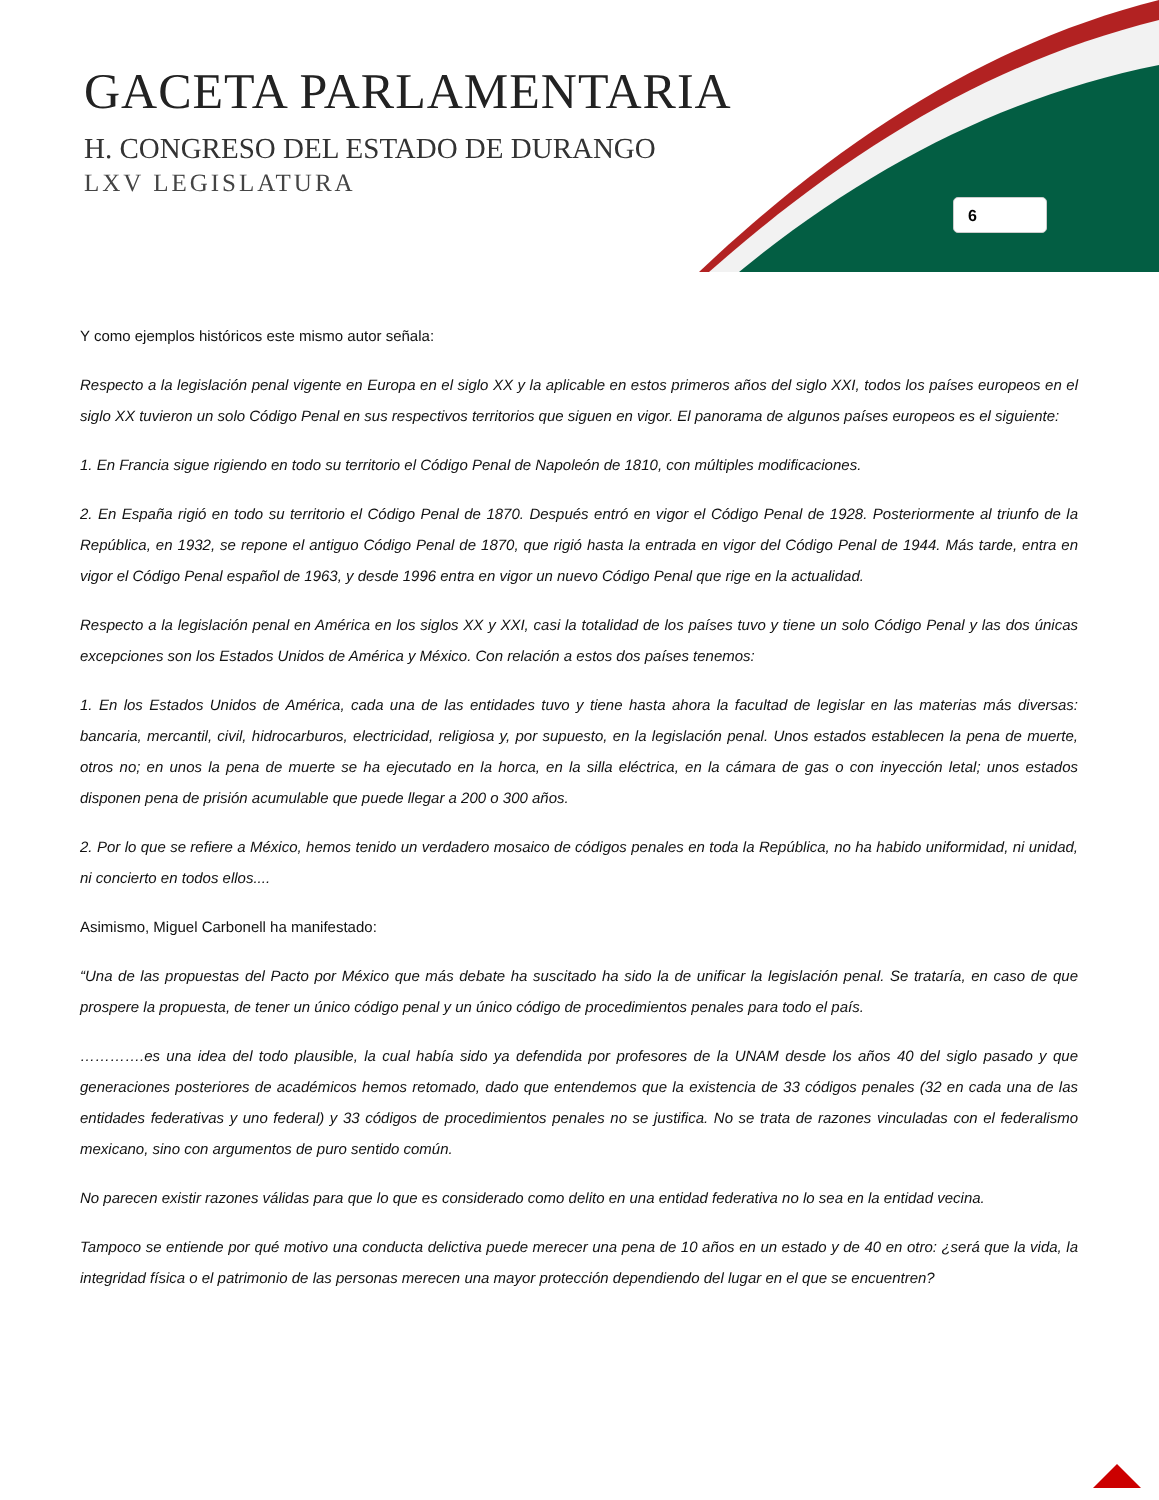GACETA PARLAMENTARIA
H. CONGRESO DEL ESTADO DE DURANGO
LXV LEGISLATURA
6
Y como ejemplos históricos este mismo autor señala:
Respecto a la legislación penal vigente en Europa en el siglo XX y la aplicable en estos primeros años del siglo XXI, todos los países europeos en el siglo XX tuvieron un solo Código Penal en sus respectivos territorios que siguen en vigor. El panorama de algunos países europeos es el siguiente:
1. En Francia sigue rigiendo en todo su territorio el Código Penal de Napoleón de 1810, con múltiples modificaciones.
2. En España rigió en todo su territorio el Código Penal de 1870. Después entró en vigor el Código Penal de 1928. Posteriormente al triunfo de la República, en 1932, se repone el antiguo Código Penal de 1870, que rigió hasta la entrada en vigor del Código Penal de 1944. Más tarde, entra en vigor el Código Penal español de 1963, y desde 1996 entra en vigor un nuevo Código Penal que rige en la actualidad.
Respecto a la legislación penal en América en los siglos XX y XXI, casi la totalidad de los países tuvo y tiene un solo Código Penal y las dos únicas excepciones son los Estados Unidos de América y México. Con relación a estos dos países tenemos:
1. En los Estados Unidos de América, cada una de las entidades tuvo y tiene hasta ahora la facultad de legislar en las materias más diversas: bancaria, mercantil, civil, hidrocarburos, electricidad, religiosa y, por supuesto, en la legislación penal. Unos estados establecen la pena de muerte, otros no; en unos la pena de muerte se ha ejecutado en la horca, en la silla eléctrica, en la cámara de gas o con inyección letal; unos estados disponen pena de prisión acumulable que puede llegar a 200 o 300 años.
2. Por lo que se refiere a México, hemos tenido un verdadero mosaico de códigos penales en toda la República, no ha habido uniformidad, ni unidad, ni concierto en todos ellos....
Asimismo, Miguel Carbonell ha manifestado:
“Una de las propuestas del Pacto por México que más debate ha suscitado ha sido la de unificar la legislación penal. Se trataría, en caso de que prospere la propuesta, de tener un único código penal y un único código de procedimientos penales para todo el país.
………….es una idea del todo plausible, la cual había sido ya defendida por profesores de la UNAM desde los años 40 del siglo pasado y que generaciones posteriores de académicos hemos retomado, dado que entendemos que la existencia de 33 códigos penales (32 en cada una de las entidades federativas y uno federal) y 33 códigos de procedimientos penales no se justifica. No se trata de razones vinculadas con el federalismo mexicano, sino con argumentos de puro sentido común.
No parecen existir razones válidas para que lo que es considerado como delito en una entidad federativa no lo sea en la entidad vecina.
Tampoco se entiende por qué motivo una conducta delictiva puede merecer una pena de 10 años en un estado y de 40 en otro: ¿será que la vida, la integridad física o el patrimonio de las personas merecen una mayor protección dependiendo del lugar en el que se encuentren?